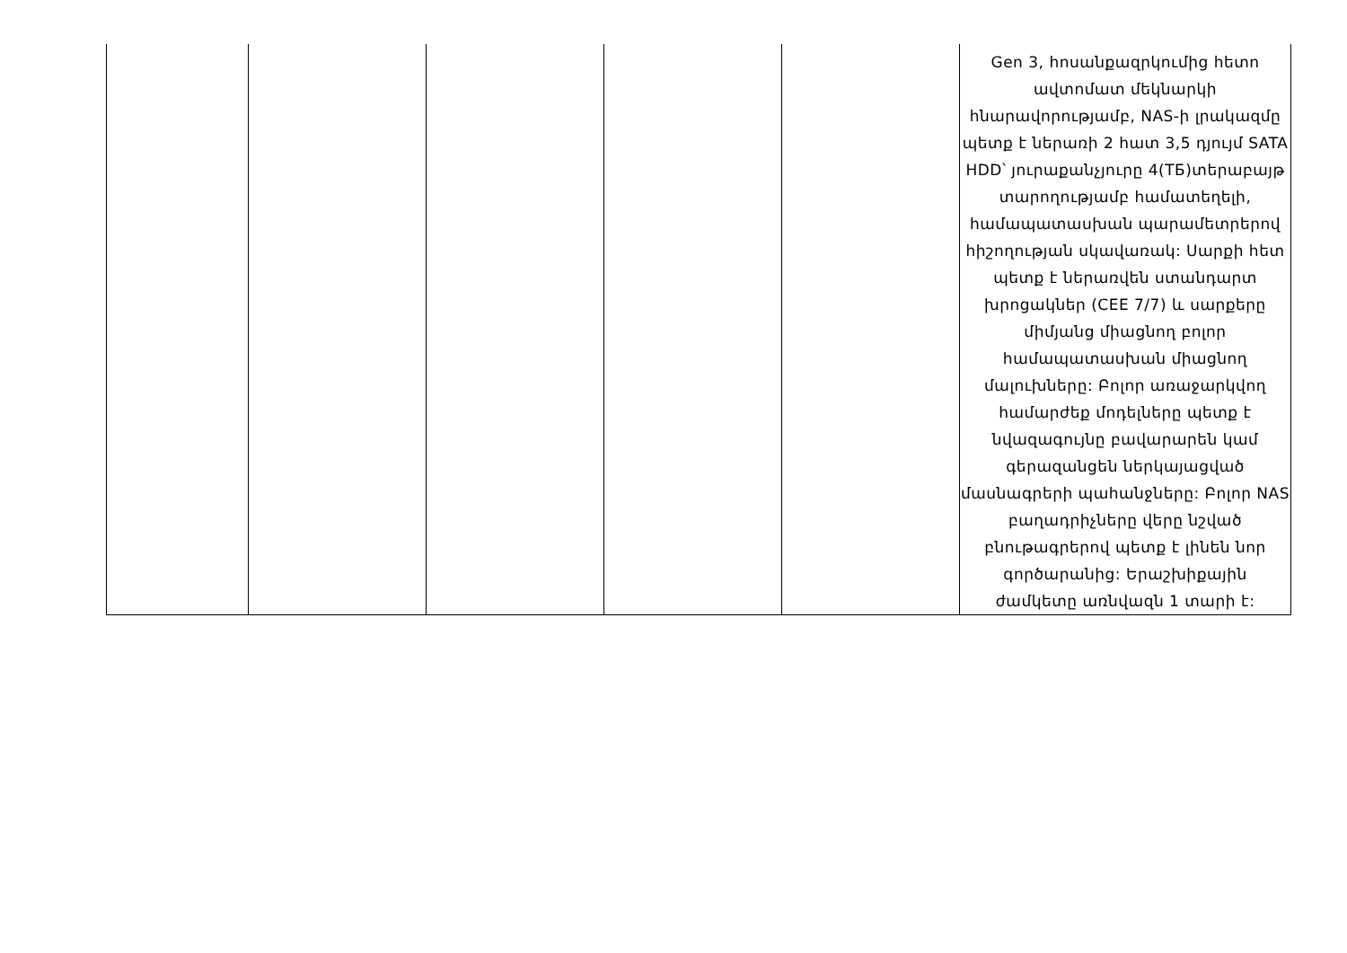| | | | | | Gen 3, հոսանքազրկումից հետո ավտոմատ մեկնարկի հնարավորությամբ, NAS-ի լրակազմը պետք է ներառի 2 հատ 3,5 դյույմ SATA HDD՝ յուրաքանչյուրը 4(ТБ)տերաբայթ տարողությամբ համատեղելի, համապատասխան պարամետրերով հիշողության սկավառակ: Սարքի հետ պետք է ներառվեն ստանդարտ խրոցակներ (CEE 7/7) և սարքերը միմյանց միացնող բոլոր համապատասխան միացնող մալուխները: Բոլոր առաջարկվող համարժեք մոդելները պետք է նվազագույնը բավարարեն կամ գերազանցեն ներկայացված մասնագրերի պահանջները: Բոլոր NAS բաղադրիչները վերը նշված բնութագրերով պետք է լինեն նոր գործարանից: Երաշխիքային ժամկետը առնվազն 1 տարի է: |